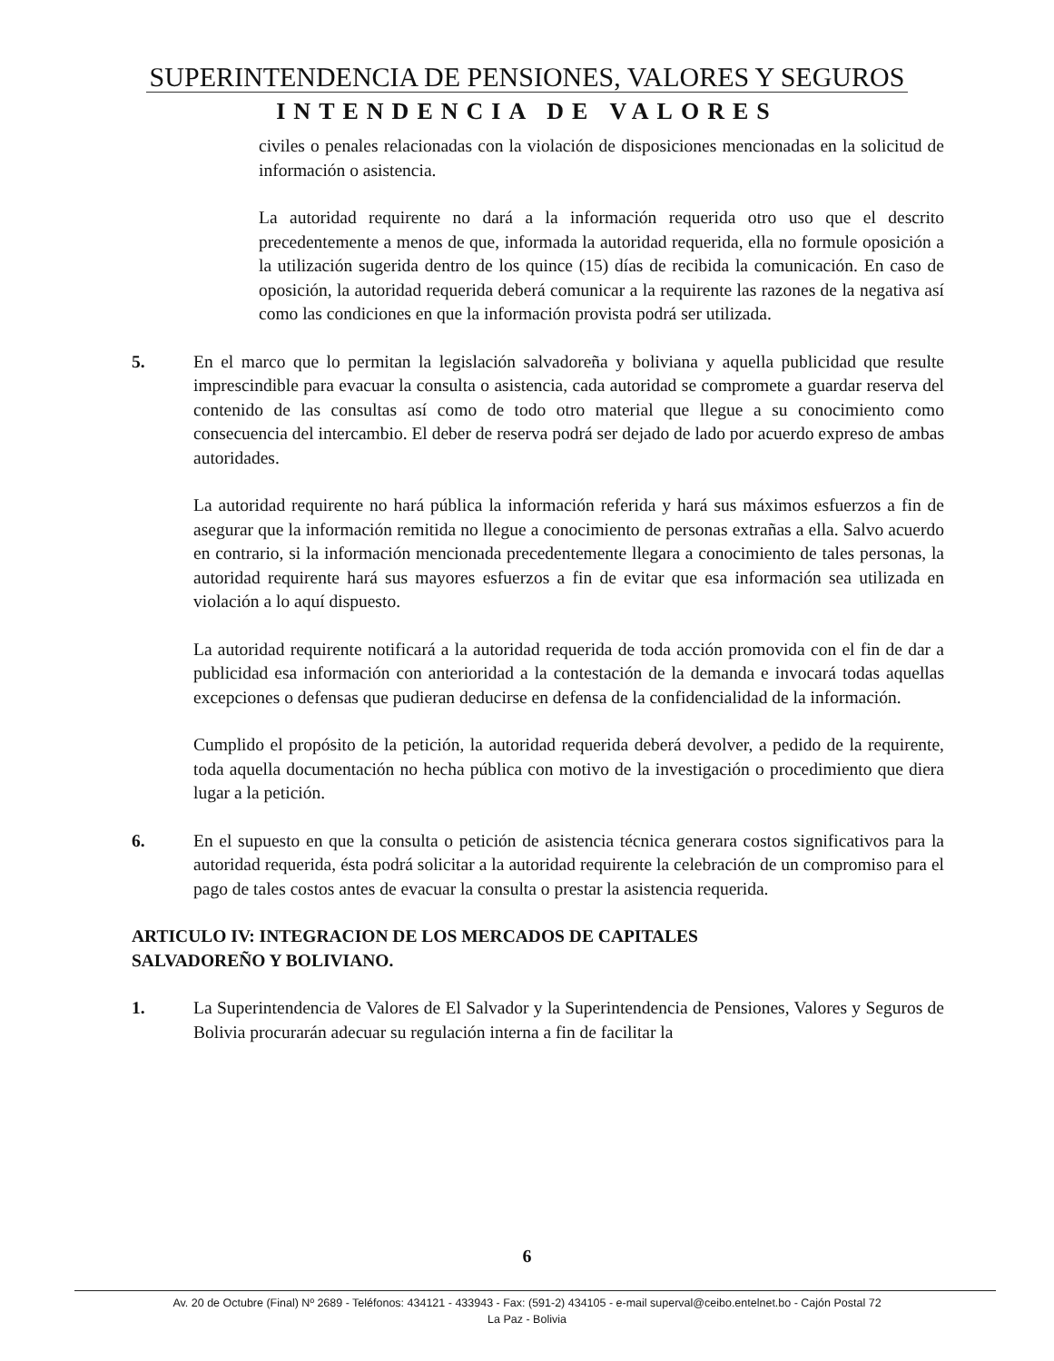SUPERINTENDENCIA DE PENSIONES, VALORES Y SEGUROS
INTENDENCIA DE VALORES
civiles o penales relacionadas con la violación de disposiciones mencionadas en la solicitud de información o asistencia.
La autoridad requirente no dará a la información requerida otro uso que el descrito precedentemente a menos de que, informada la autoridad requerida, ella no formule oposición a la utilización sugerida dentro de los quince (15) días de recibida la comunicación. En caso de oposición, la autoridad requerida deberá comunicar a la requirente las razones de la negativa así como las condiciones en que la información provista podrá ser utilizada.
5. En el marco que lo permitan la legislación salvadoreña y boliviana y aquella publicidad que resulte imprescindible para evacuar la consulta o asistencia, cada autoridad se compromete a guardar reserva del contenido de las consultas así como de todo otro material que llegue a su conocimiento como consecuencia del intercambio. El deber de reserva podrá ser dejado de lado por acuerdo expreso de ambas autoridades.
La autoridad requirente no hará pública la información referida y hará sus máximos esfuerzos a fin de asegurar que la información remitida no llegue a conocimiento de personas extrañas a ella. Salvo acuerdo en contrario, si la información mencionada precedentemente llegara a conocimiento de tales personas, la autoridad requirente hará sus mayores esfuerzos a fin de evitar que esa información sea utilizada en violación a lo aquí dispuesto.
La autoridad requirente notificará a la autoridad requerida de toda acción promovida con el fin de dar a publicidad esa información con anterioridad a la contestación de la demanda e invocará todas aquellas excepciones o defensas que pudieran deducirse en defensa de la confidencialidad de la información.
Cumplido el propósito de la petición, la autoridad requerida deberá devolver, a pedido de la requirente, toda aquella documentación no hecha pública con motivo de la investigación o procedimiento que diera lugar a la petición.
6. En el supuesto en que la consulta o petición de asistencia técnica generara costos significativos para la autoridad requerida, ésta podrá solicitar a la autoridad requirente la celebración de un compromiso para el pago de tales costos antes de evacuar la consulta o prestar la asistencia requerida.
ARTICULO IV: INTEGRACION DE LOS MERCADOS DE CAPITALES
SALVADOREÑO Y BOLIVIANO.
1. La Superintendencia de Valores de El Salvador y la Superintendencia de Pensiones, Valores y Seguros de Bolivia procurarán adecuar su regulación interna a fin de facilitar la
6
Av. 20 de Octubre (Final) Nº 2689 - Teléfonos: 434121 - 433943 - Fax: (591-2) 434105 - e-mail superval@ceibo.entelnet.bo - Cajón Postal 72
La Paz - Bolivia